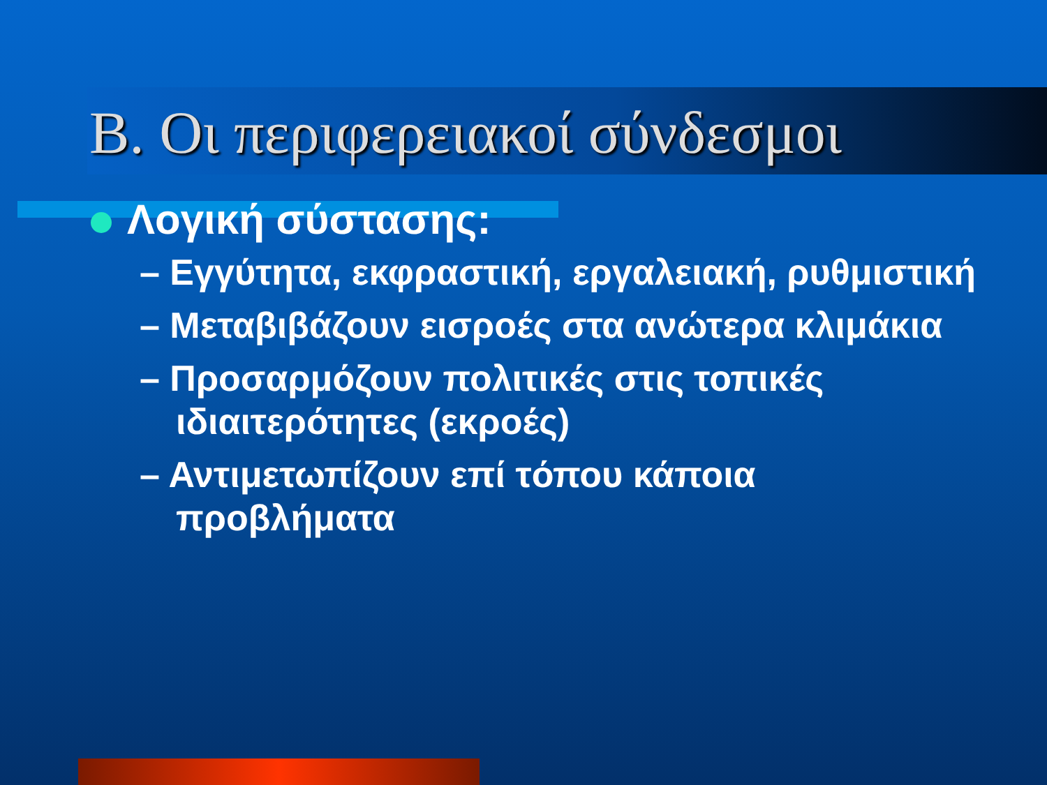B. Οι περιφερειακοί σύνδεσμοι
Λογική σύστασης:
– Εγγύτητα, εκφραστική, εργαλειακή, ρυθμιστική
– Μεταβιβάζουν εισροές στα ανώτερα κλιμάκια
– Προσαρμόζουν πολιτικές στις τοπικές ιδιαιτερότητες (εκροές)
– Αντιμετωπίζουν επί τόπου κάποια προβλήματα